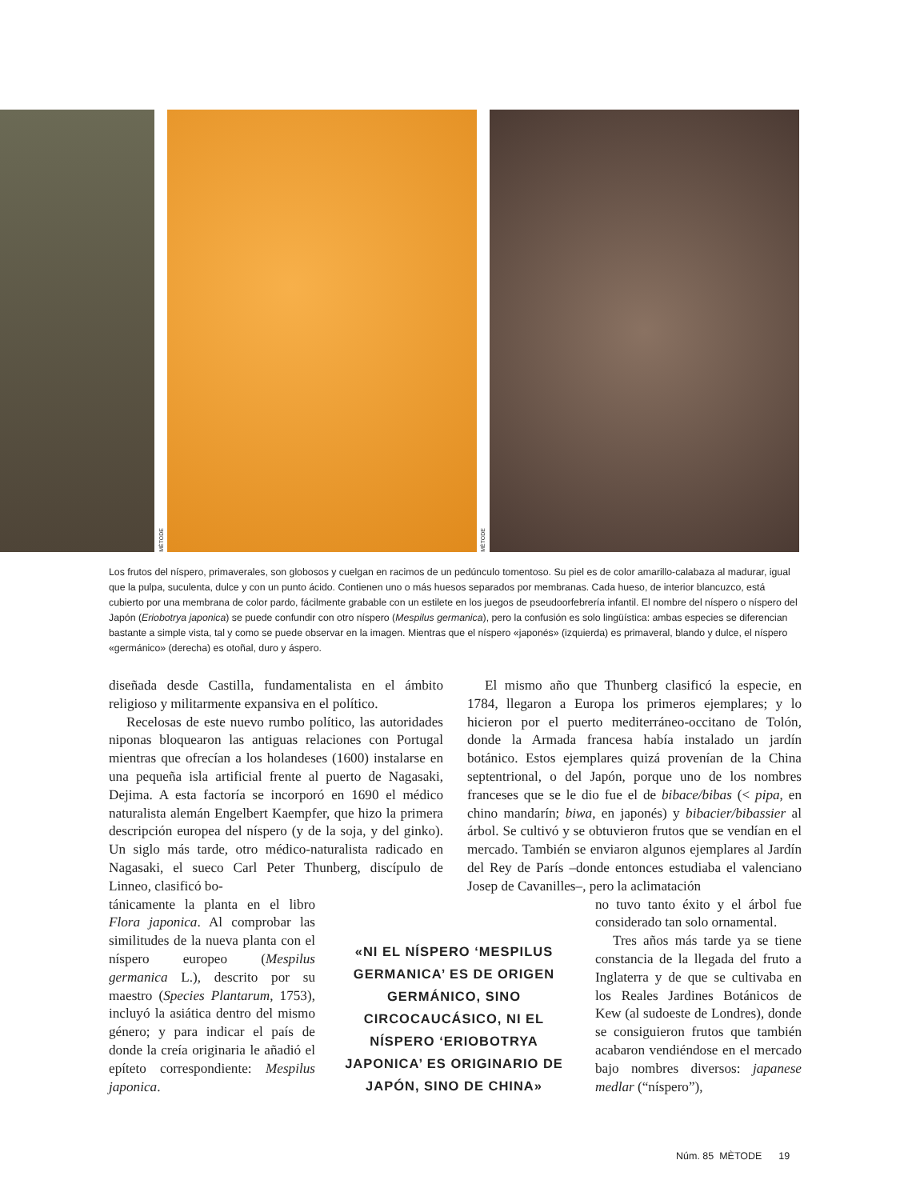MÈTODE
MÈTODE
Los frutos del níspero, primaverales, son globosos y cuelgan en racimos de un pedúnculo tomentoso. Su piel es de color amarillo-calabaza al madurar, igual que la pulpa, suculenta, dulce y con un punto ácido. Contienen uno o más huesos separados por membranas. Cada hueso, de interior blancuzco, está cubierto por una membrana de color pardo, fácilmente grabable con un estilete en los juegos de pseudoorfebrería infantil. El nombre del níspero o níspero del Japón (Eriobotrya japonica) se puede confundir con otro níspero (Mespilus germanica), pero la confusión es solo lingüística: ambas especies se diferencian bastante a simple vista, tal y como se puede observar en la imagen. Mientras que el níspero «japonés» (izquierda) es primaveral, blando y dulce, el níspero «germánico» (derecha) es otoñal, duro y áspero.
diseñada desde Castilla, fundamentalista en el ámbito religioso y militarmente expansiva en el político.
Recelosas de este nuevo rumbo político, las autoridades niponas bloquearon las antiguas relaciones con Portugal mientras que ofrecían a los holandeses (1600) instalarse en una pequeña isla artificial frente al puerto de Nagasaki, Dejima. A esta factoría se incorporó en 1690 el médico naturalista alemán Engelbert Kaempfer, que hizo la primera descripción europea del níspero (y de la soja, y del ginko). Un siglo más tarde, otro médico-naturalista radicado en Nagasaki, el sueco Carl Peter Thunberg, discípulo de Linneo, clasificó bo-
tánicamente la planta en el libro Flora japonica. Al comprobar las similitudes de la nueva planta con el níspero europeo (Mespilus germanica L.), descrito por su maestro (Species Plantarum, 1753), incluyó la asiática dentro del mismo género; y para indicar el país de donde la creía originaria le añadió el epíteto correspondiente: Mespilus japonica.
El mismo año que Thunberg clasificó la especie, en 1784, llegaron a Europa los primeros ejemplares; y lo hicieron por el puerto mediterráneo-occitano de Tolón, donde la Armada francesa había instalado un jardín botánico. Estos ejemplares quizá provenían de la China septentrional, o del Japón, porque uno de los nombres franceses que se le dio fue el de bibace/bibas (< pipa, en chino mandarín; biwa, en japonés) y bibacier/bibassier al árbol. Se cultivó y se obtuvieron frutos que se vendían en el mercado. También se enviaron algunos ejemplares al Jardín del Rey de París –donde entonces estudiaba el valenciano Josep de Cavanilles–, pero la aclimatación
no tuvo tanto éxito y el árbol fue considerado tan solo ornamental.
Tres años más tarde ya se tiene constancia de la llegada del fruto a Inglaterra y de que se cultivaba en los Reales Jardines Botánicos de Kew (al sudoeste de Londres), donde se consiguieron frutos que también acabaron vendiéndose en el mercado bajo nombres diversos: japanese medlar (“níspero”),
«NI EL NÍSPERO ‘MESPILUS GERMANICA’ ES DE ORIGEN GERMÁNICO, SINO CIRCOCAUCÁSICO, NI EL NÍSPERO ‘ERIOBOTRYA JAPONICA’ ES ORIGINARIO DE JAPÓN, SINO DE CHINA»
Núm. 85 MÈTODE 19